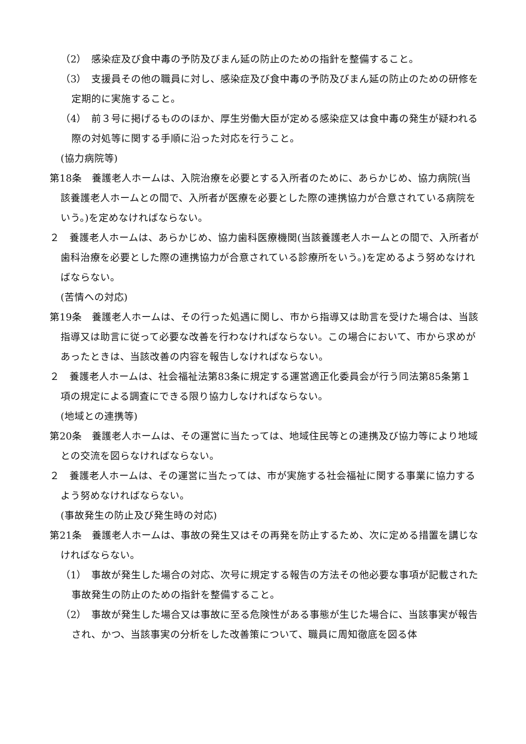（2）　感染症及び食中毒の予防及びまん延の防止のための指針を整備すること。
（3）　支援員その他の職員に対し、感染症及び食中毒の予防及びまん延の防止のための研修を定期的に実施すること。
（4）　前３号に掲げるもののほか、厚生労働大臣が定める感染症又は食中毒の発生が疑われる際の対処等に関する手順に沿った対応を行うこと。
(協力病院等)
第18条　養護老人ホームは、入院治療を必要とする入所者のために、あらかじめ、協力病院(当該養護老人ホームとの間で、入所者が医療を必要とした際の連携協力が合意されている病院をいう。)を定めなければならない。
２　養護老人ホームは、あらかじめ、協力歯科医療機関(当該養護老人ホームとの間で、入所者が歯科治療を必要とした際の連携協力が合意されている診療所をいう。)を定めるよう努めなければならない。
(苦情への対応)
第19条　養護老人ホームは、その行った処遇に関し、市から指導又は助言を受けた場合は、当該指導又は助言に従って必要な改善を行わなければならない。この場合において、市から求めがあったときは、当該改善の内容を報告しなければならない。
２　養護老人ホームは、社会福祉法第83条に規定する運営適正化委員会が行う同法第85条第１項の規定による調査にできる限り協力しなければならない。
(地域との連携等)
第20条　養護老人ホームは、その運営に当たっては、地域住民等との連携及び協力等により地域との交流を図らなければならない。
２　養護老人ホームは、その運営に当たっては、市が実施する社会福祉に関する事業に協力するよう努めなければならない。
(事故発生の防止及び発生時の対応)
第21条　養護老人ホームは、事故の発生又はその再発を防止するため、次に定める措置を講じなければならない。
（1）　事故が発生した場合の対応、次号に規定する報告の方法その他必要な事項が記載された事故発生の防止のための指針を整備すること。
（2）　事故が発生した場合又は事故に至る危険性がある事態が生じた場合に、当該事実が報告され、かつ、当該事実の分析をした改善策について、職員に周知徹底を図る体